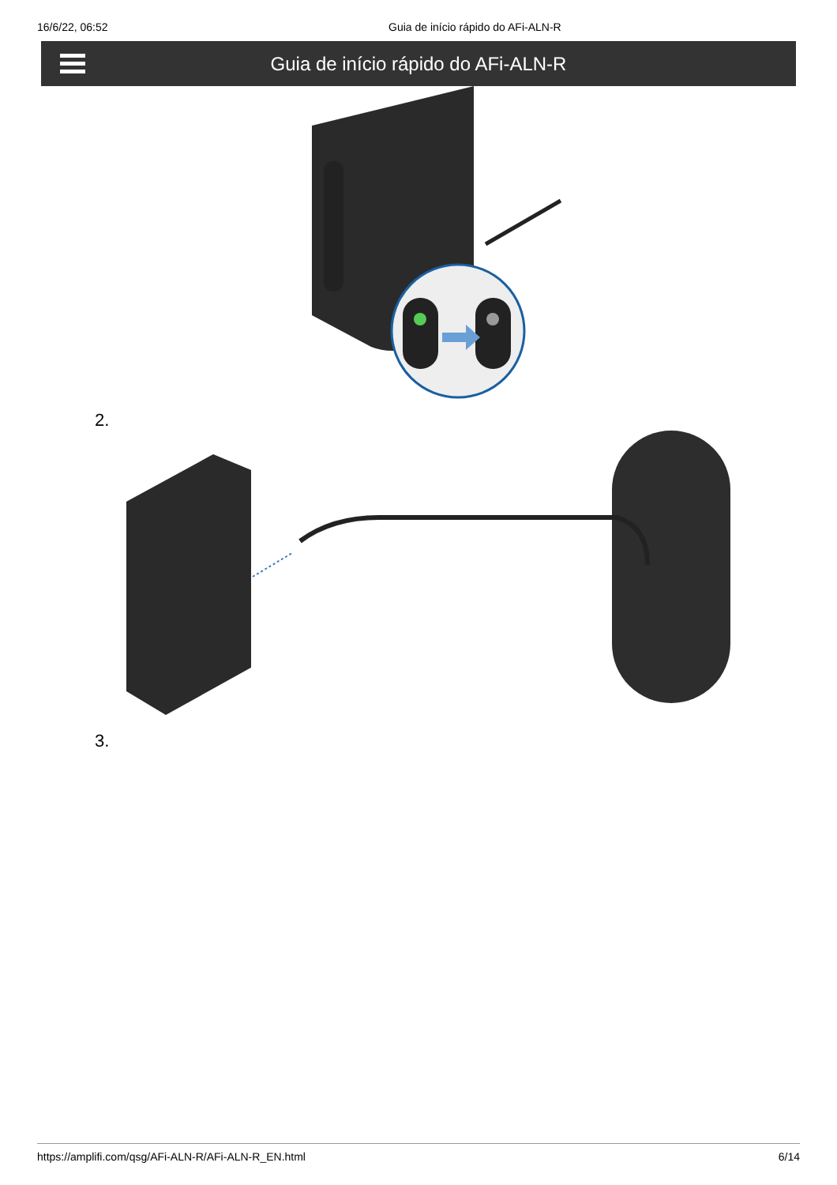16/6/22, 06:52 Guia de início rápido do AFi-ALN-R
Guia de início rápido do AFi-ALN-R
2.
3.
https://amplifi.com/qsg/AFi-ALN-R/AFi-ALN-R_EN.html 6/14